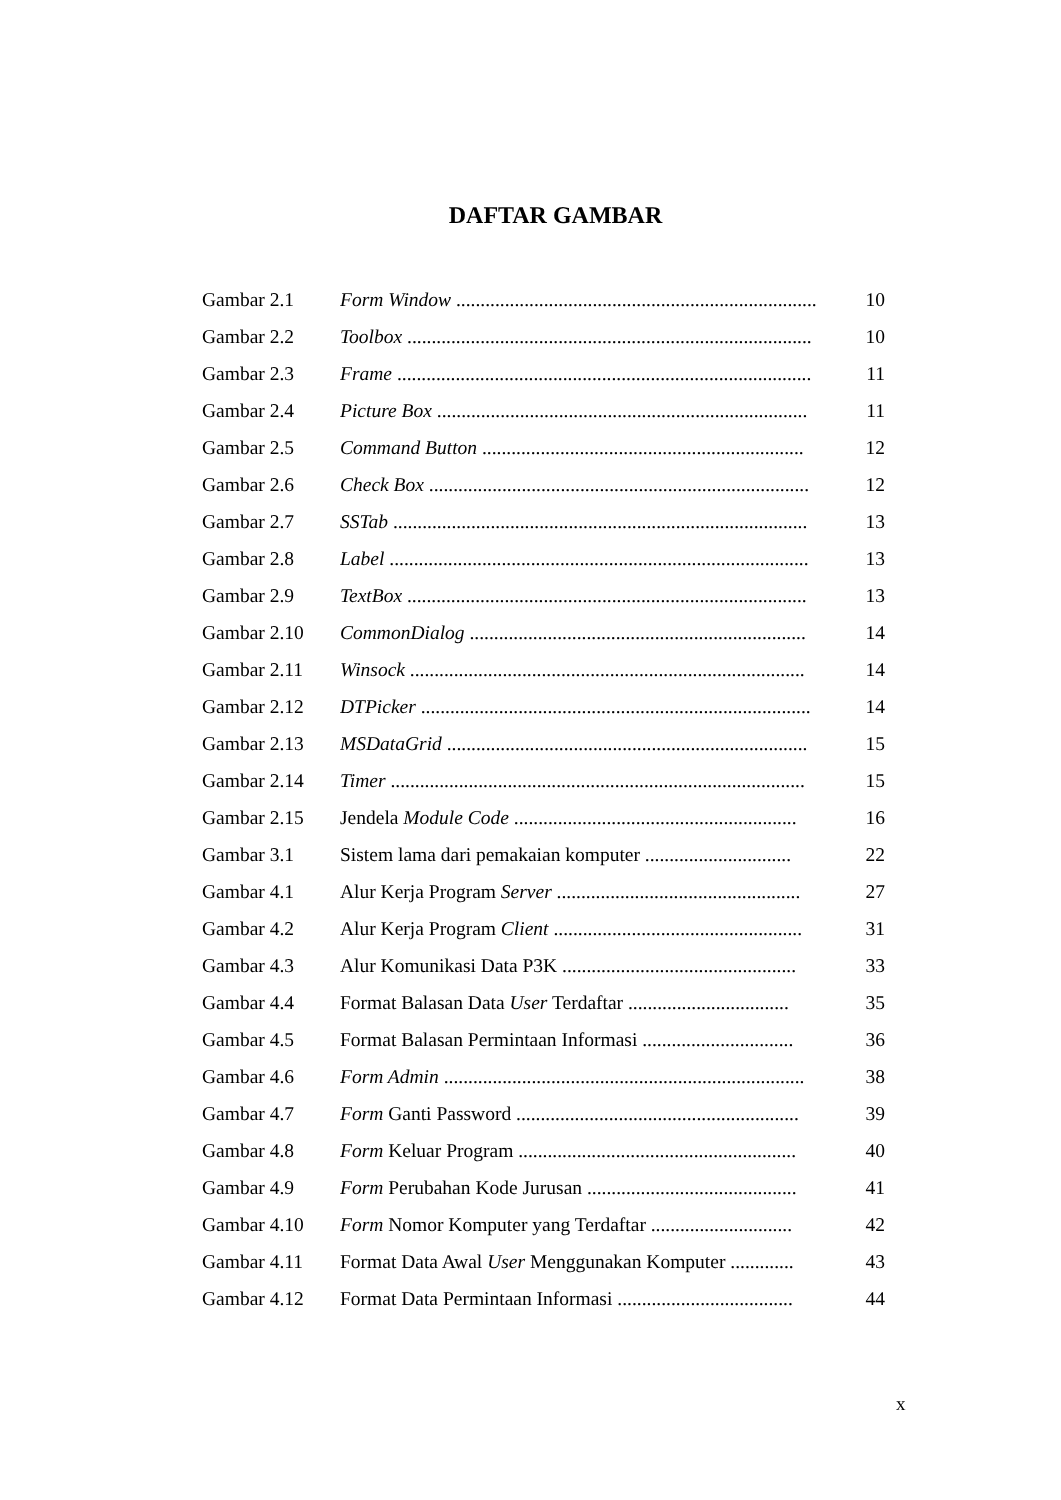DAFTAR GAMBAR
| Gambar 2.1 | Form Window .......................................................................... | 10 |
| Gambar 2.2 | Toolbox ................................................................................... | 10 |
| Gambar 2.3 | Frame ..................................................................................... | 11 |
| Gambar 2.4 | Picture Box ............................................................................ | 11 |
| Gambar 2.5 | Command Button .................................................................. | 12 |
| Gambar 2.6 | Check Box .............................................................................. | 12 |
| Gambar 2.7 | SSTab ..................................................................................... | 13 |
| Gambar 2.8 | Label ...................................................................................... | 13 |
| Gambar 2.9 | TextBox .................................................................................. | 13 |
| Gambar 2.10 | CommonDialog ..................................................................... | 14 |
| Gambar 2.11 | Winsock ................................................................................. | 14 |
| Gambar 2.12 | DTPicker ................................................................................ | 14 |
| Gambar 2.13 | MSDataGrid .......................................................................... | 15 |
| Gambar 2.14 | Timer ..................................................................................... | 15 |
| Gambar 2.15 | Jendela Module Code .......................................................... | 16 |
| Gambar 3.1 | Sistem lama dari pemakaian komputer .............................. | 22 |
| Gambar 4.1 | Alur Kerja Program Server .................................................. | 27 |
| Gambar 4.2 | Alur Kerja Program Client ................................................... | 31 |
| Gambar 4.3 | Alur Komunikasi Data P3K ................................................ | 33 |
| Gambar 4.4 | Format Balasan Data User Terdaftar ................................. | 35 |
| Gambar 4.5 | Format Balasan Permintaan Informasi ............................... | 36 |
| Gambar 4.6 | Form Admin .......................................................................... | 38 |
| Gambar 4.7 | Form Ganti Password .......................................................... | 39 |
| Gambar 4.8 | Form Keluar Program ......................................................... | 40 |
| Gambar 4.9 | Form Perubahan Kode Jurusan ........................................... | 41 |
| Gambar 4.10 | Form Nomor Komputer yang Terdaftar ............................. | 42 |
| Gambar 4.11 | Format Data Awal User Menggunakan Komputer ............. | 43 |
| Gambar 4.12 | Format Data Permintaan Informasi .................................... | 44 |
x